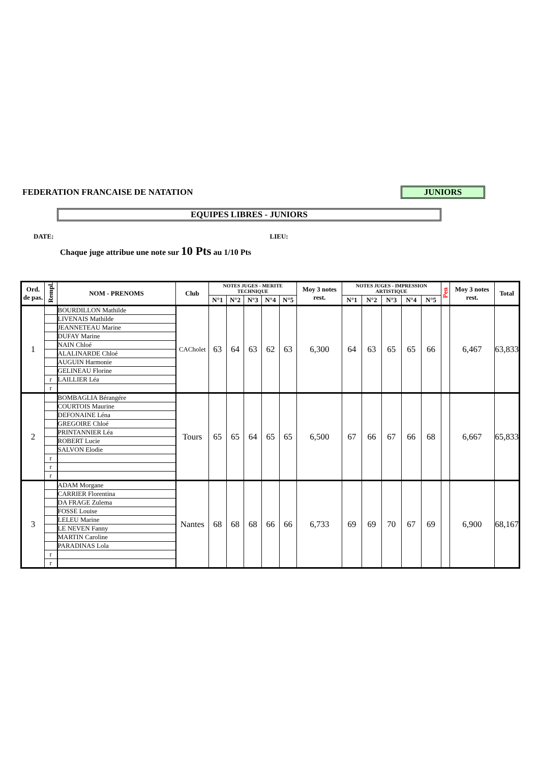FEDERATION FRANCAISE DE NATATION JUNIORS
EQUIPES LIBRES - JUNIORS
DATE: LIEU:
Chaque juge attribue une note sur 10 Pts au 1/10 Pts
| Ord. de pas. | Rempl. | NOM - PRENOMS | Club | NOTES JUGES - MERITE TECHNIQUE | | | | | Moy 3 notes rest. | NOTES JUGES - IMPRESSION ARTISTIQUE | | | | | Pen | Moy 3 notes rest. | Total |
| --- | --- | --- | --- | --- | --- | --- | --- | --- | --- | --- | --- | --- | --- | --- | --- | --- | --- |
| | | | | N°1 | N°2 | N°3 | N°4 | N°5 | | N°1 | N°2 | N°3 | N°4 | N°5 | | | |
| 1 | | BOURDILLON Mathilde | CACholet | 63 | 64 | 63 | 62 | 63 | 6,300 | 64 | 63 | 65 | 65 | 66 | | 6,467 | 63,833 |
| | | LIVENAIS Mathilde | | | | | | | | | | | | | | | |
| | | JEANNETEAU Marine | | | | | | | | | | | | | | | |
| | | DUFAY Marine | | | | | | | | | | | | | | | |
| | | NAIN Chloé | | | | | | | | | | | | | | | |
| | | ALALINARDE Chloé | | | | | | | | | | | | | | | |
| | | AUGUIN Harmonie | | | | | | | | | | | | | | | |
| | | GELINEAU Florine | | | | | | | | | | | | | | | |
| | r | LAILLIER Léa | | | | | | | | | | | | | | | |
| | r | | | | | | | | | | | | | | | | |
| 2 | | BOMBAGLIA Bérangére | Tours | 65 | 65 | 64 | 65 | 65 | 6,500 | 67 | 66 | 67 | 66 | 68 | | 6,667 | 65,833 |
| | | COURTOIS Maurine | | | | | | | | | | | | | | | |
| | | DEFONAINE Léna | | | | | | | | | | | | | | | |
| | | GREGOIRE Chloé | | | | | | | | | | | | | | | |
| | | PRINTANNIER Léa | | | | | | | | | | | | | | | |
| | | ROBERT Lucie | | | | | | | | | | | | | | | |
| | | SALVON Elodie | | | | | | | | | | | | | | | |
| | r | | | | | | | | | | | | | | | | |
| | r | | | | | | | | | | | | | | | | |
| | r | | | | | | | | | | | | | | | | |
| 3 | | ADAM Morgane | Nantes | 68 | 68 | 68 | 66 | 66 | 6,733 | 69 | 69 | 70 | 67 | 69 | | 6,900 | 68,167 |
| | | CARRIER Florentina | | | | | | | | | | | | | | | |
| | | DA FRAGE Zulema | | | | | | | | | | | | | | | |
| | | FOSSE Louise | | | | | | | | | | | | | | | |
| | | LELEU Marine | | | | | | | | | | | | | | | |
| | | LE NEVEN Fanny | | | | | | | | | | | | | | | |
| | | MARTIN Caroline | | | | | | | | | | | | | | | |
| | | PARADINAS Lola | | | | | | | | | | | | | | | |
| | r | | | | | | | | | | | | | | | | |
| | r | | | | | | | | | | | | | | | | |